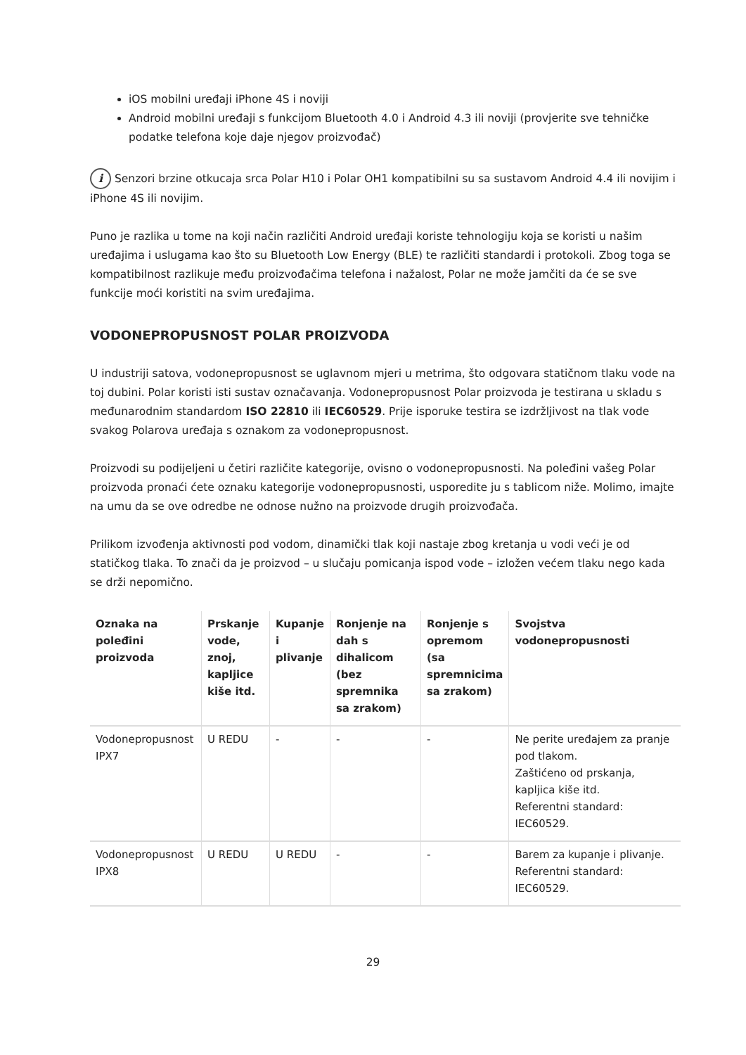iOS mobilni uređaji iPhone 4S i noviji
Android mobilni uređaji s funkcijom Bluetooth 4.0 i Android 4.3 ili noviji (provjerite sve tehničke podatke telefona koje daje njegov proizvođač)
i Senzori brzine otkucaja srca Polar H10 i Polar OH1 kompatibilni su sa sustavom Android 4.4 ili novijim i iPhone 4S ili novijim.
Puno je razlika u tome na koji način različiti Android uređaji koriste tehnologiju koja se koristi u našim uređajima i uslugama kao što su Bluetooth Low Energy (BLE) te različiti standardi i protokoli. Zbog toga se kompatibilnost razlikuje među proizvođačima telefona i nažalost, Polar ne može jamčiti da će se sve funkcije moći koristiti na svim uređajima.
VODONEPROPUSNOST POLAR PROIZVODA
U industriji satova, vodonepropusnost se uglavnom mjeri u metrima, što odgovara statičnom tlaku vode na toj dubini. Polar koristi isti sustav označavanja. Vodonepropusnost Polar proizvoda je testirana u skladu s međunarodnim standardom ISO 22810 ili IEC60529. Prije isporuke testira se izdržljivost na tlak vode svakog Polarova uređaja s oznakom za vodonepropusnost.
Proizvodi su podijeljeni u četiri različite kategorije, ovisno o vodonepropusnosti. Na poleđini vašeg Polar proizvoda pronaći ćete oznaku kategorije vodonepropusnosti, usporedite ju s tablicom niže. Molimo, imajte na umu da se ove odredbe ne odnose nužno na proizvode drugih proizvođača.
Prilikom izvođenja aktivnosti pod vodom, dinamički tlak koji nastaje zbog kretanja u vodi veći je od statičkog tlaka. To znači da je proizvod – u slučaju pomicanja ispod vode – izložen većem tlaku nego kada se drži nepomično.
| Oznaka na poleđini proizvoda | Prskanje vode, znoj, kapljice kiše itd. | Kupanje i plivanje | Ronjenje na dah s dihalicom (bez spremnika sa zrakom) | Ronjenje s opremom (sa spremnicima sa zrakom) | Svojstva vodonepropusnosti |
| --- | --- | --- | --- | --- | --- |
| Vodonepropusnost IPX7 | U REDU | - | - | - | Ne perite uređajem za pranje pod tlakom. Zaštićeno od prskanja, kapljica kiše itd. Referentni standard: IEC60529. |
| Vodonepropusnost IPX8 | U REDU | U REDU | - | - | Barem za kupanje i plivanje. Referentni standard: IEC60529. |
29